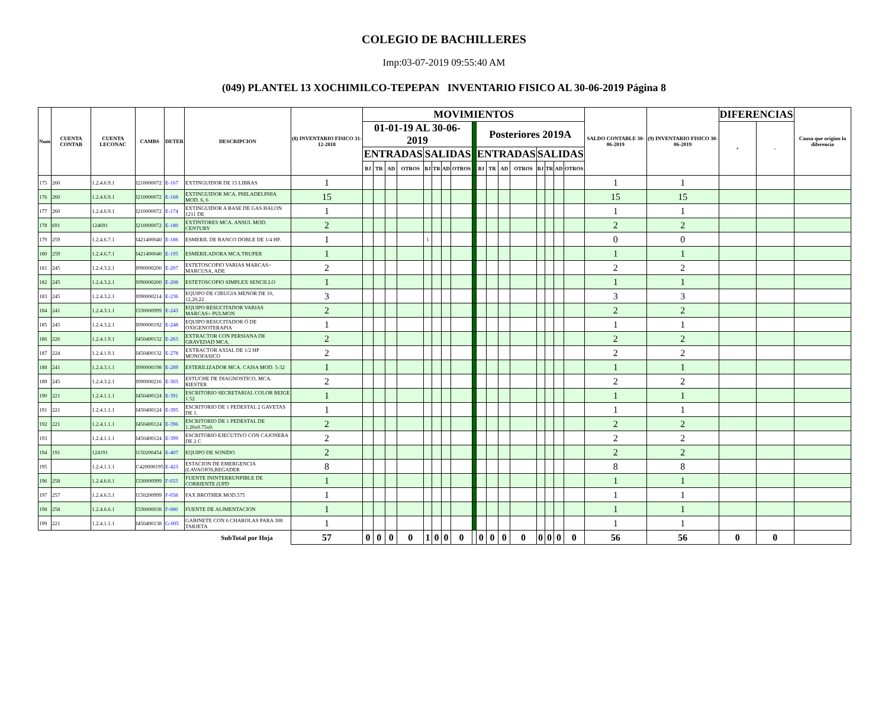COLEGIO DE BACHILLERES
Imp:03-07-2019 09:55:40 AM
(049) PLANTEL 13 XOCHIMILCO-TEPEPAN INVENTARIO FISICO AL 30-06-2019 Página 8
| Num | CUENTA CONTAB | CUENTA LECONAC | CAMBS | DETER | DESCRIPCION | (8) INVENTARIO FISICO 31-12-2018 | MOVIMIENTOS | | | | | | | | | | | | | | | | | SALDO CONTABLE 30-06-2019 | (9) INVENTARIO FISICO 30-06-2019 | DIFERENCIAS | | Causa que origino la diferencia |
| --- | --- | --- | --- | --- | --- | --- | --- | --- | --- | --- | --- | --- | --- | --- | --- | --- | --- | --- | --- | --- | --- | --- | --- | --- | --- | --- | --- | --- |
| | | | | | | | 01-01-19 AL 30-06-2019 | | | | | | | | | Posteriores 2019A | | | | | | | | | | + | - | |
| | | | | | | | ENTRADAS | | | | SALIDAS | | | | | ENTRADAS | | | | SALIDAS | | | | | | | | |
| | | | | | | | BJ | TR | AD | OTROS | BJ | TR | AD | OTROS | | BJ | TR | AD | OTROS | BJ | TR | AD | OTROS | | | | | |
| 175 | 260 | 1.2.4.6.9.1 | I210000072 | E-167 | EXTINGUIDOR DE 15 LIBRAS | 1 | | | | | | | | | | | | | | | | | | 1 | 1 | | | |
| 176 | 260 | 1.2.4.6.9.1 | I210000072 | E-168 | EXTINGUIDOR MCA. PHILADELPHIA MOD. 6, 6 | 15 | | | | | | | | | | | | | | | | | | 15 | 15 | | | |
| 177 | 260 | 1.2.4.6.9.1 | I210000072 | E-174 | EXTINGUIDOR A BASE DE GAS HALON 1211 DE | 1 | | | | | | | | | | | | | | | | | | 1 | 1 | | | |
| 178 | 691 | 124691 | I210000072 | E-180 | EXTINTORES MCA. ANSUL MOD. CENTURY | 2 | | | | | | | | | | | | | | | | | | 2 | 2 | | | |
| 179 | 259 | 1.2.4.6.7.1 | I421400040 | E-186 | ESMERIL DE BANCO DOBLE DE 1/4 HP. | 1 | | | | | 1 | | | | | | | | | | | | | 0 | 0 | | | |
| 180 | 259 | 1.2.4.6.7.1 | I421400040 | E-195 | ESMERILADORA MCA.TRUPER | 1 | | | | | | | | | | | | | | | | | | 1 | 1 | | | |
| 181 | 245 | 1.2.4.3.2.1 | I090000200 | E-207 | ESTETOSCOPIO VARIAS MARCAS= MARCUSA, ADE | 2 | | | | | | | | | | | | | | | | | | 2 | 2 | | | |
| 182 | 245 | 1.2.4.3.2.1 | I090000200 | E-208 | ESTETOSCOPIO SIMPLEX SENCILLO | 1 | | | | | | | | | | | | | | | | | | 1 | 1 | | | |
| 183 | 245 | 1.2.4.3.2.1 | I090000214 | E-236 | EQUIPO DE CIRUGIA MENOR DE 10, 12,20,22 | 3 | | | | | | | | | | | | | | | | | | 3 | 3 | | | |
| 184 | 241 | 1.2.4.3.1.1 | I330000999 | E-243 | EQUIPO RESUCITADOR VARIAS MARCAS= PULMON | 2 | | | | | | | | | | | | | | | | | | 2 | 2 | | | |
| 185 | 245 | 1.2.4.3.2.1 | I090000192 | E-248 | EQUIPO RESUCITADOR Ó DE OXIGENOTERAPIA | 1 | | | | | | | | | | | | | | | | | | 1 | 1 | | | |
| 186 | 226 | 1.2.4.1.9.1 | I450400132 | E-263 | EXTRACTOR CON PERSIANA DE GRAVEDAD MCA. | 2 | | | | | | | | | | | | | | | | | | 2 | 2 | | | |
| 187 | 224 | 1.2.4.1.9.1 | I450400132 | E-278 | EXTRACTOR AXIAL DE 1/2 HP MONOFASICO | 2 | | | | | | | | | | | | | | | | | | 2 | 2 | | | |
| 188 | 241 | 1.2.4.3.1.1 | I090000198 | E-289 | ESTERILIZADOR MCA. CAISA MOD. 5-32 | 1 | | | | | | | | | | | | | | | | | | 1 | 1 | | | |
| 189 | 245 | 1.2.4.3.2.1 | I090000216 | E-303 | ESTUCHE DE DIAGNOSTICO, MCA. RIESTER | 2 | | | | | | | | | | | | | | | | | | 2 | 2 | | | |
| 190 | 221 | 1.2.4.1.1.1 | I450400124 | E-391 | ESCRITORIO SECRETARIAL COLOR BEIGE 1.52 | 1 | | | | | | | | | | | | | | | | | | 1 | 1 | | | |
| 191 | 221 | 1.2.4.1.1.1 | I450400124 | E-395 | ESCRITORIO DE 1 PEDESTAL 2 GAVETAS DE 1. | 1 | | | | | | | | | | | | | | | | | | 1 | 1 | | | |
| 192 | 221 | 1.2.4.1.1.1 | I450400124 | E-396 | ESCRITORIO DE 1 PEDESTAL DE 1.20x0.75x0. | 2 | | | | | | | | | | | | | | | | | | 2 | 2 | | | |
| 193 | | 1.2.4.1.1.1 | I450400124 | E-399 | ESCRITORIO EJECUTIVO CON CAJONERA DE 2 C | 2 | | | | | | | | | | | | | | | | | | 2 | 2 | | | |
| 194 | 191 | 124191 | I150200454 | E-407 | EQUIPO DE SONIDO | 2 | | | | | | | | | | | | | | | | | | 2 | 2 | | | |
| 195 | | 1.2.4.1.1.1 | C420000195 | E-423 | ESTACION DE EMERGENCIA (LAVAOJOS,REGADER | 8 | | | | | | | | | | | | | | | | | | 8 | 8 | | | |
| 196 | 258 | 1.2.4.6.6.1 | I330000999 | F-033 | FUENTE ININTERRUNPIBLE DE CORRIENTE (UPD | 1 | | | | | | | | | | | | | | | | | | 1 | 1 | | | |
| 197 | 257 | 1.2.4.6.5.1 | I150200999 | F-058 | FAX BROTHER MOD.575 | 1 | | | | | | | | | | | | | | | | | | 1 | 1 | | | |
| 198 | 258 | 1.2.4.6.6.1 | I330000038 | F-080 | FUENTE DE ALIMENTACION | 1 | | | | | | | | | | | | | | | | | | 1 | 1 | | | |
| 199 | 221 | 1.2.4.1.1.1 | I450400138 | G-005 | GABINETE CON 6 CHAROLAS PARA 308 TARJETA | 1 | | | | | | | | | | | | | | | | | | 1 | 1 | | | |
| SubTotal por Hoja | | | | | | 57 | 0 | 0 | 0 | 0 | 1 | 0 | 0 | 0 | | 0 | 0 | 0 | 0 | 0 | 0 | 0 | 0 | 56 | 56 | 0 | 0 | |